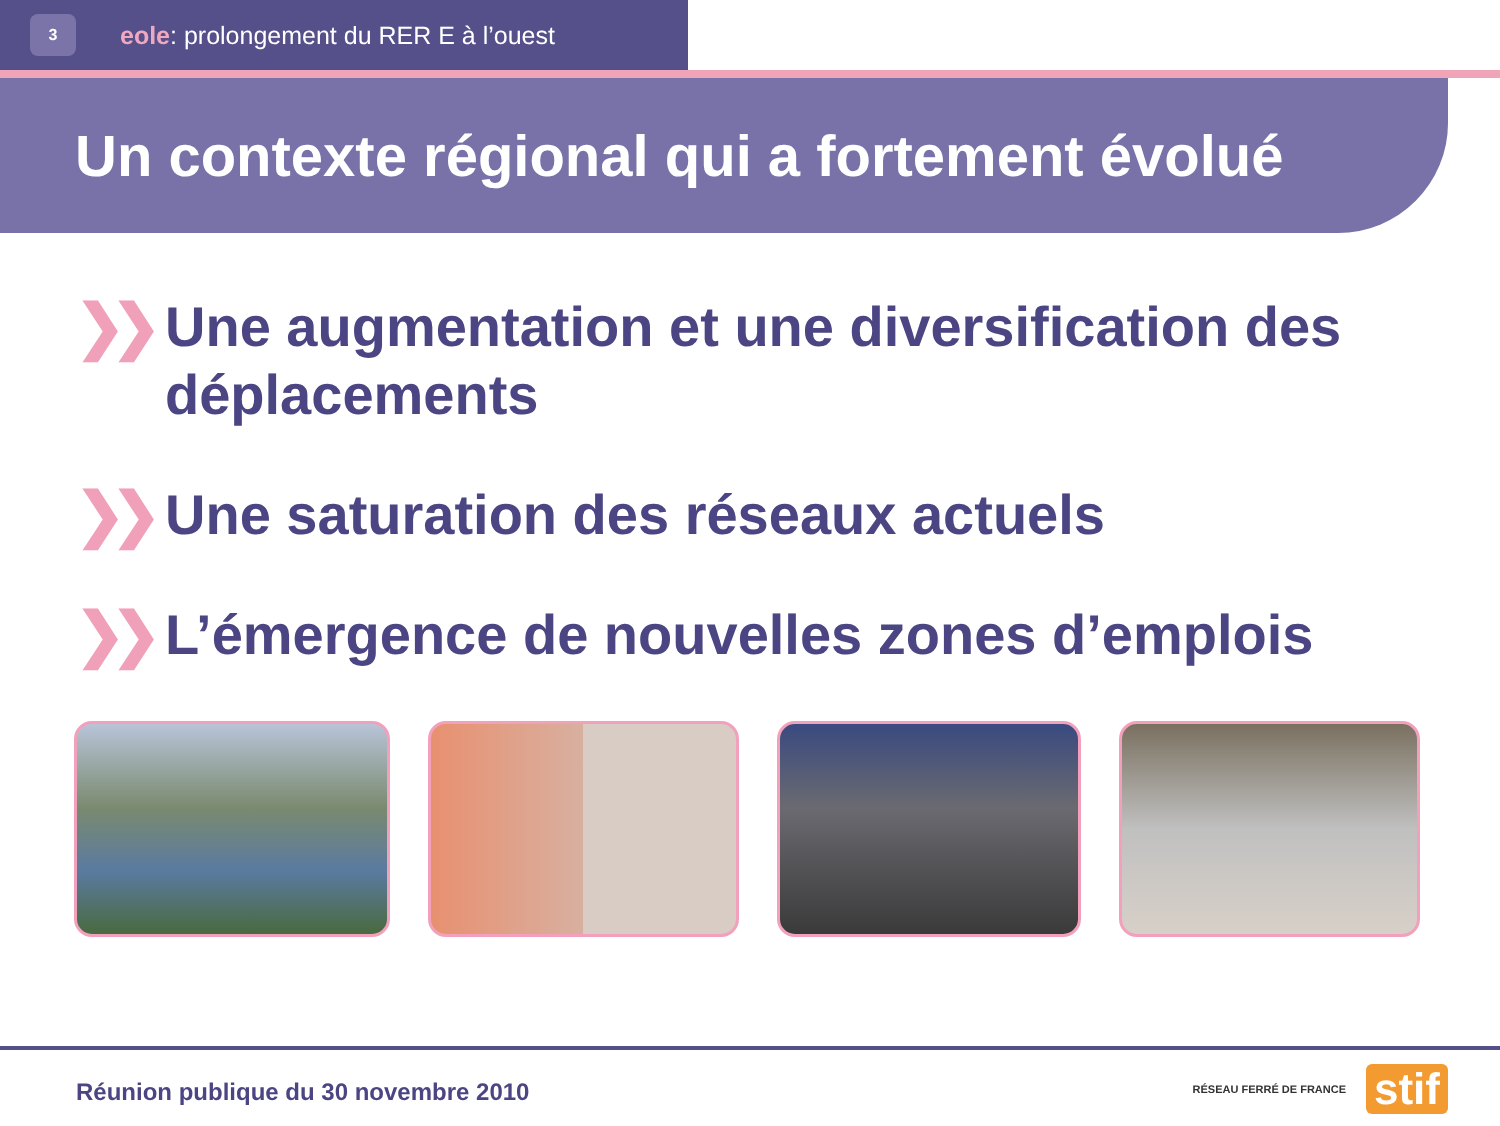3
eole: prolongement du RER E à l’ouest
Un contexte régional qui a fortement évolué
❯❯ Une augmentation et une diversification des déplacements
❯❯ Une saturation des réseaux actuels
❯❯ L’émergence de nouvelles zones d’emplois
Réunion publique du 30 novembre 2010
RÉSEAU FERRÉ DE FRANCE stif